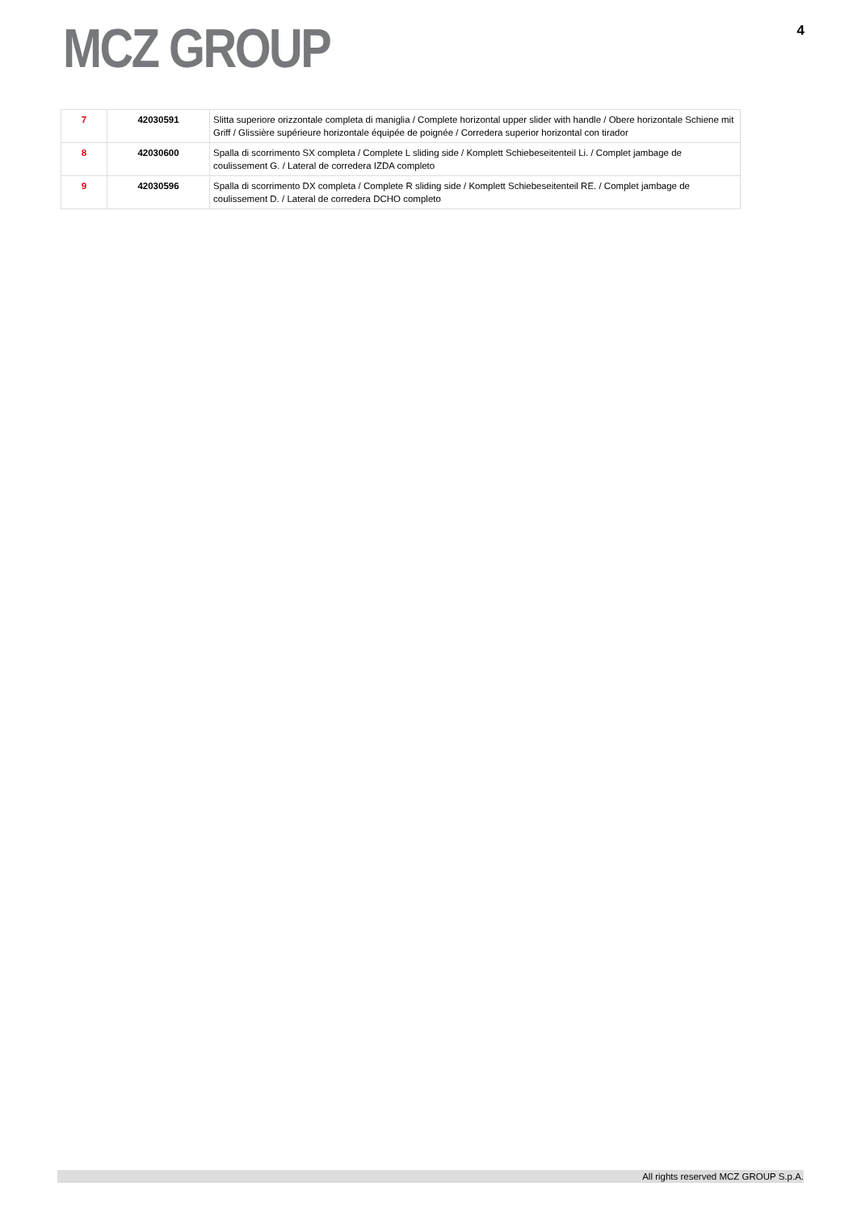MCZ GROUP
4
| 7 | 42030591 | Slitta superiore orizzontale completa di maniglia / Complete horizontal upper slider with handle / Obere horizontale Schiene mit Griff / Glissière supérieure horizontale équipée de poignée / Corredera superior horizontal con tirador |
| 8 | 42030600 | Spalla di scorrimento SX completa / Complete L sliding side / Komplett Schiebeseitenteil Li. / Complet jambage de coulissement G. / Lateral de corredera IZDA completo |
| 9 | 42030596 | Spalla di scorrimento DX completa / Complete R sliding side / Komplett Schiebeseitenteil RE. / Complet jambage de coulissement D. / Lateral de corredera DCHO completo |
All rights reserved MCZ GROUP S.p.A.